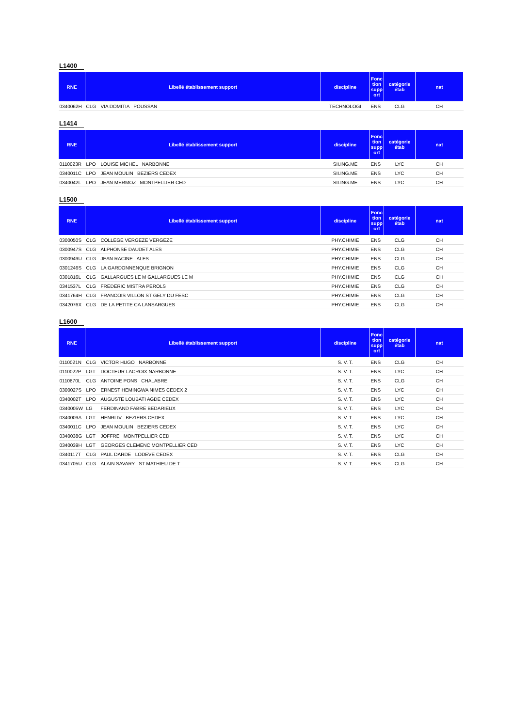L1400
| RNE | Libellé établissement support | | discipline | Fonc tion supp ort | catégorie étab | nat |
| --- | --- | --- | --- | --- | --- | --- |
| 0340062H | CLG | VIA DOMITIA POUSSAN | TECHNOLOGI | ENS | CLG | CH |
L1414
| RNE | Libellé établissement support | | discipline | Fonc tion supp ort | catégorie étab | nat |
| --- | --- | --- | --- | --- | --- | --- |
| 0110023R | LPO | LOUISE MICHEL NARBONNE | SII.ING.ME | ENS | LYC | CH |
| 0340011C | LPO | JEAN MOULIN BEZIERS CEDEX | SII.ING.ME | ENS | LYC | CH |
| 0340042L | LPO | JEAN MERMOZ MONTPELLIER CED | SII.ING.ME | ENS | LYC | CH |
L1500
| RNE | Libellé établissement support | | discipline | Fonc tion supp ort | catégorie étab | nat |
| --- | --- | --- | --- | --- | --- | --- |
| 0300050S | CLG | COLLEGE VERGEZE VERGEZE | PHY.CHIMIE | ENS | CLG | CH |
| 0300947S | CLG | ALPHONSE DAUDET ALES | PHY.CHIMIE | ENS | CLG | CH |
| 0300949U | CLG | JEAN RACINE ALES | PHY.CHIMIE | ENS | CLG | CH |
| 0301246S | CLG | LA GARDONNENQUE BRIGNON | PHY.CHIMIE | ENS | CLG | CH |
| 0301816L | CLG | GALLARGUES LE M GALLARGUES LE M | PHY.CHIMIE | ENS | CLG | CH |
| 0341537L | CLG | FREDERIC MISTRA PEROLS | PHY.CHIMIE | ENS | CLG | CH |
| 0341764H | CLG | FRANCOIS VILLON ST GELY DU FESC | PHY.CHIMIE | ENS | CLG | CH |
| 0342076X | CLG | DE LA PETITE CA LANSARGUES | PHY.CHIMIE | ENS | CLG | CH |
L1600
| RNE | Libellé établissement support | | discipline | Fonc tion supp ort | catégorie étab | nat |
| --- | --- | --- | --- | --- | --- | --- |
| 0110021N | CLG | VICTOR HUGO NARBONNE | S. V. T. | ENS | CLG | CH |
| 0110022P | LGT | DOCTEUR LACROIX NARBONNE | S. V. T. | ENS | LYC | CH |
| 0110870L | CLG | ANTOINE PONS CHALABRE | S. V. T. | ENS | CLG | CH |
| 0300027S | LPO | ERNEST HEMINGWA NIMES CEDEX 2 | S. V. T. | ENS | LYC | CH |
| 0340002T | LPO | AUGUSTE LOUBATI AGDE CEDEX | S. V. T. | ENS | LYC | CH |
| 0340005W | LG | FERDINAND FABRE BEDARIEUX | S. V. T. | ENS | LYC | CH |
| 0340009A | LGT | HENRI IV BEZIERS CEDEX | S. V. T. | ENS | LYC | CH |
| 0340011C | LPO | JEAN MOULIN BEZIERS CEDEX | S. V. T. | ENS | LYC | CH |
| 0340038G | LGT | JOFFRE MONTPELLIER CED | S. V. T. | ENS | LYC | CH |
| 0340039H | LGT | GEORGES CLEMENC MONTPELLIER CED | S. V. T. | ENS | LYC | CH |
| 0340117T | CLG | PAUL DARDE LODEVE CEDEX | S. V. T. | ENS | CLG | CH |
| 0341705U | CLG | ALAIN SAVARY ST MATHIEU DE T | S. V. T. | ENS | CLG | CH |